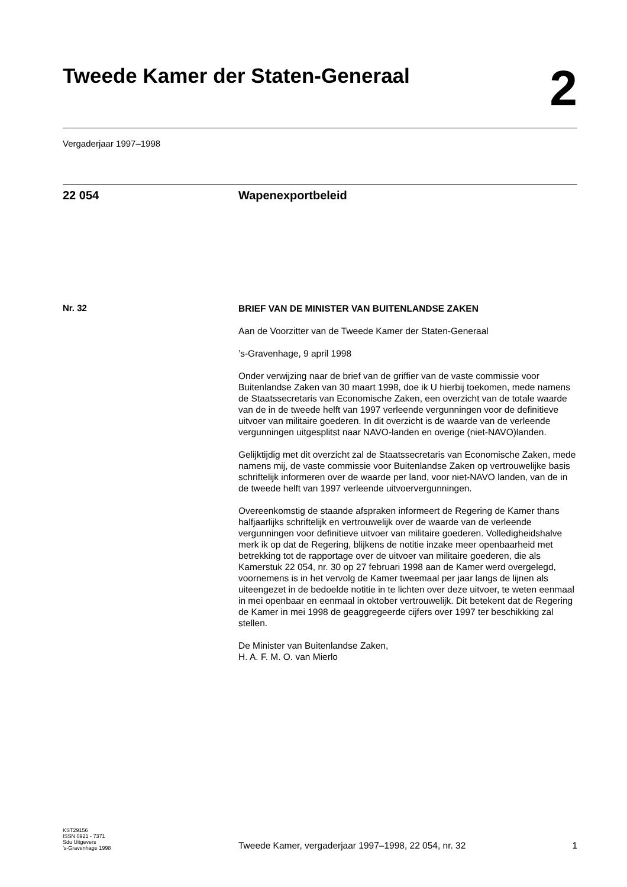Tweede Kamer der Staten-Generaal
2
Vergaderjaar 1997–1998
22 054 Wapenexportbeleid
Nr. 32
BRIEF VAN DE MINISTER VAN BUITENLANDSE ZAKEN
Aan de Voorzitter van de Tweede Kamer der Staten-Generaal
’s-Gravenhage, 9 april 1998
Onder verwijzing naar de brief van de griffier van de vaste commissie voor Buitenlandse Zaken van 30 maart 1998, doe ik U hierbij toekomen, mede namens de Staatssecretaris van Economische Zaken, een overzicht van de totale waarde van de in de tweede helft van 1997 verleende vergunningen voor de definitieve uitvoer van militaire goederen. In dit overzicht is de waarde van de verleende vergunningen uitgesplitst naar NAVO-landen en overige (niet-NAVO)landen.
Gelijktijdig met dit overzicht zal de Staatssecretaris van Economische Zaken, mede namens mij, de vaste commissie voor Buitenlandse Zaken op vertrouwelijke basis schriftelijk informeren over de waarde per land, voor niet-NAVO landen, van de in de tweede helft van 1997 verleende uitvoervergunningen.
Overeenkomstig de staande afspraken informeert de Regering de Kamer thans halfjaarlijks schriftelijk en vertrouwelijk over de waarde van de verleende vergunningen voor definitieve uitvoer van militaire goederen. Volledigheidshalve merk ik op dat de Regering, blijkens de notitie inzake meer openbaarheid met betrekking tot de rapportage over de uitvoer van militaire goederen, die als Kamerstuk 22 054, nr. 30 op 27 februari 1998 aan de Kamer werd overgelegd, voornemens is in het vervolg de Kamer tweemaal per jaar langs de lijnen als uiteengezet in de bedoelde notitie in te lichten over deze uitvoer, te weten eenmaal in mei openbaar en eenmaal in oktober vertrouwelijk. Dit betekent dat de Regering de Kamer in mei 1998 de geaggregeerde cijfers over 1997 ter beschikking zal stellen.
De Minister van Buitenlandse Zaken,
H. A. F. M. O. van Mierlo
KST29156
ISSN 0921 - 7371
Sdu Uitgevers
’s-Gravenhage 1998
Tweede Kamer, vergaderjaar 1997–1998, 22 054, nr. 32
1